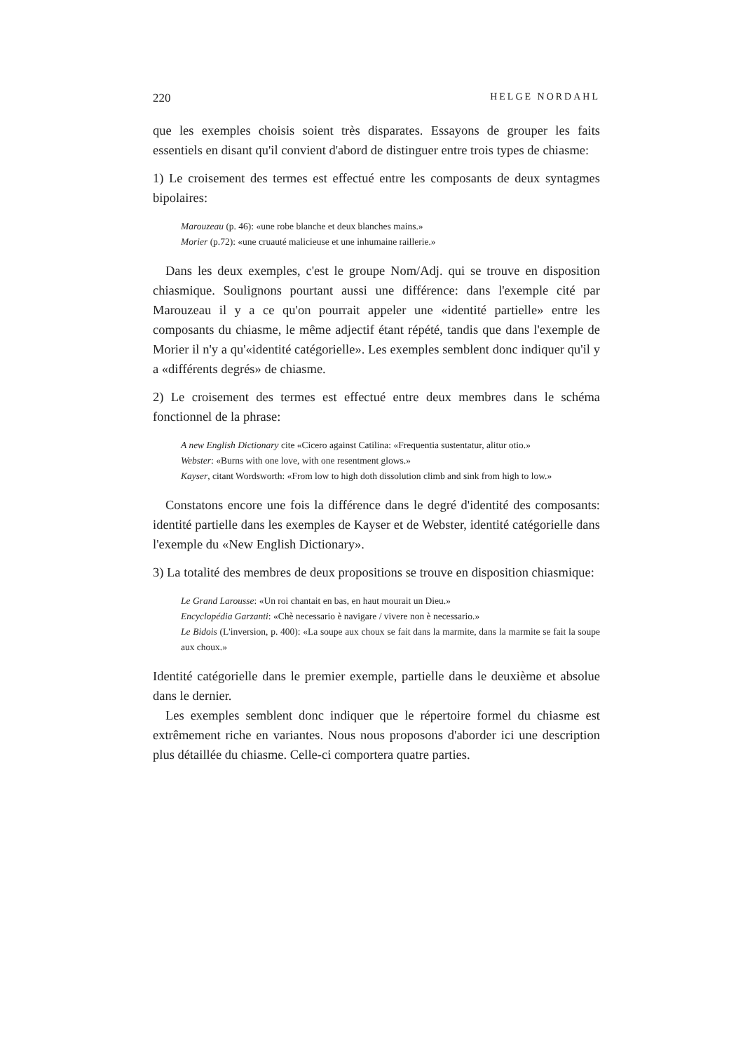220 HELGE NORDAHL
que les exemples choisis soient très disparates. Essayons de grouper les faits essentiels en disant qu'il convient d'abord de distinguer entre trois types de chiasme:
1) Le croisement des termes est effectué entre les composants de deux syntagmes bipolaires:
Marouzeau (p. 46): «une robe blanche et deux blanches mains.»
Morier (p.72): «une cruauté malicieuse et une inhumaine raillerie.»
Dans les deux exemples, c'est le groupe Nom/Adj. qui se trouve en disposition chiasmique. Soulignons pourtant aussi une différence: dans l'exemple cité par Marouzeau il y a ce qu'on pourrait appeler une «identité partielle» entre les composants du chiasme, le même adjectif étant répété, tandis que dans l'exemple de Morier il n'y a qu'«identité catégorielle». Les exemples semblent donc indiquer qu'il y a «différents degrés» de chiasme.
2) Le croisement des termes est effectué entre deux membres dans le schéma fonctionnel de la phrase:
A new English Dictionary cite «Cicero against Catilina: «Frequentia sustentatur, alitur otio.»
Webster: «Burns with one love, with one resentment glows.»
Kayser, citant Wordsworth: «From low to high doth dissolution climb and sink from high to low.»
Constatons encore une fois la différence dans le degré d'identité des composants: identité partielle dans les exemples de Kayser et de Webster, identité catégorielle dans l'exemple du «New English Dictionary».
3) La totalité des membres de deux propositions se trouve en disposition chiasmique:
Le Grand Larousse: «Un roi chantait en bas, en haut mourait un Dieu.»
Encyclopédia Garzanti: «Chè necessario è navigare / vivere non è necessario.»
Le Bidois (L'inversion, p. 400): «La soupe aux choux se fait dans la marmite, dans la marmite se fait la soupe aux choux.»
Identité catégorielle dans le premier exemple, partielle dans le deuxième et absolue dans le dernier.
Les exemples semblent donc indiquer que le répertoire formel du chiasme est extrêmement riche en variantes. Nous nous proposons d'aborder ici une description plus détaillée du chiasme. Celle-ci comportera quatre parties.